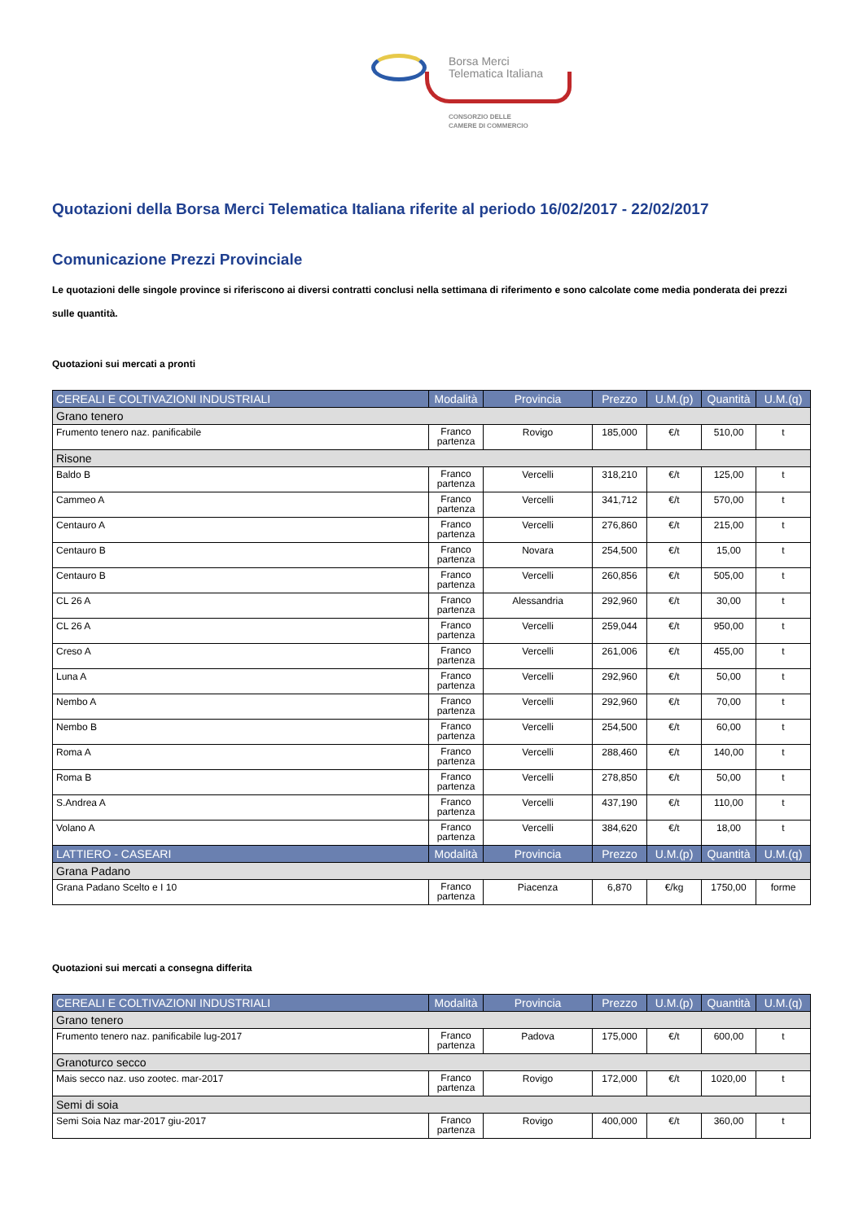Borsa Merci
Telematica Italiana
CONSORZIO DELLE
CAMERE DI COMMERCIO
Quotazioni della Borsa Merci Telematica Italiana riferite al periodo 16/02/2017 - 22/02/2017
Comunicazione Prezzi Provinciale
Le quotazioni delle singole province si riferiscono ai diversi contratti conclusi nella settimana di riferimento e sono calcolate come media ponderata dei prezzi sulle quantità.
Quotazioni sui mercati a pronti
| CEREALI E COLTIVAZIONI INDUSTRIALI | Modalità | Provincia | Prezzo | U.M.(p) | Quantità | U.M.(q) |
| --- | --- | --- | --- | --- | --- | --- |
| Grano tenero | | | | | | |
| Frumento tenero naz. panificabile | Franco partenza | Rovigo | 185,000 | €/t | 510,00 | t |
| Risone | | | | | | |
| Baldo B | Franco partenza | Vercelli | 318,210 | €/t | 125,00 | t |
| Cammeo A | Franco partenza | Vercelli | 341,712 | €/t | 570,00 | t |
| Centauro A | Franco partenza | Vercelli | 276,860 | €/t | 215,00 | t |
| Centauro B | Franco partenza | Novara | 254,500 | €/t | 15,00 | t |
| Centauro B | Franco partenza | Vercelli | 260,856 | €/t | 505,00 | t |
| CL 26 A | Franco partenza | Alessandria | 292,960 | €/t | 30,00 | t |
| CL 26 A | Franco partenza | Vercelli | 259,044 | €/t | 950,00 | t |
| Creso A | Franco partenza | Vercelli | 261,006 | €/t | 455,00 | t |
| Luna A | Franco partenza | Vercelli | 292,960 | €/t | 50,00 | t |
| Nembo A | Franco partenza | Vercelli | 292,960 | €/t | 70,00 | t |
| Nembo B | Franco partenza | Vercelli | 254,500 | €/t | 60,00 | t |
| Roma A | Franco partenza | Vercelli | 288,460 | €/t | 140,00 | t |
| Roma B | Franco partenza | Vercelli | 278,850 | €/t | 50,00 | t |
| S.Andrea A | Franco partenza | Vercelli | 437,190 | €/t | 110,00 | t |
| Volano A | Franco partenza | Vercelli | 384,620 | €/t | 18,00 | t |
| LATTIERO - CASEARI | Modalità | Provincia | Prezzo | U.M.(p) | Quantità | U.M.(q) |
| Grana Padano | | | | | | |
| Grana Padano Scelto e I 10 | Franco partenza | Piacenza | 6,870 | €/kg | 1750,00 | forme |
Quotazioni sui mercati a consegna differita
| CEREALI E COLTIVAZIONI INDUSTRIALI | Modalità | Provincia | Prezzo | U.M.(p) | Quantità | U.M.(q) |
| --- | --- | --- | --- | --- | --- | --- |
| Grano tenero | | | | | | |
| Frumento tenero naz. panificabile lug-2017 | Franco partenza | Padova | 175,000 | €/t | 600,00 | t |
| Granoturco secco | | | | | | |
| Mais secco naz. uso zootec. mar-2017 | Franco partenza | Rovigo | 172,000 | €/t | 1020,00 | t |
| Semi di soia | | | | | | |
| Semi Soia Naz mar-2017 giu-2017 | Franco partenza | Rovigo | 400,000 | €/t | 360,00 | t |